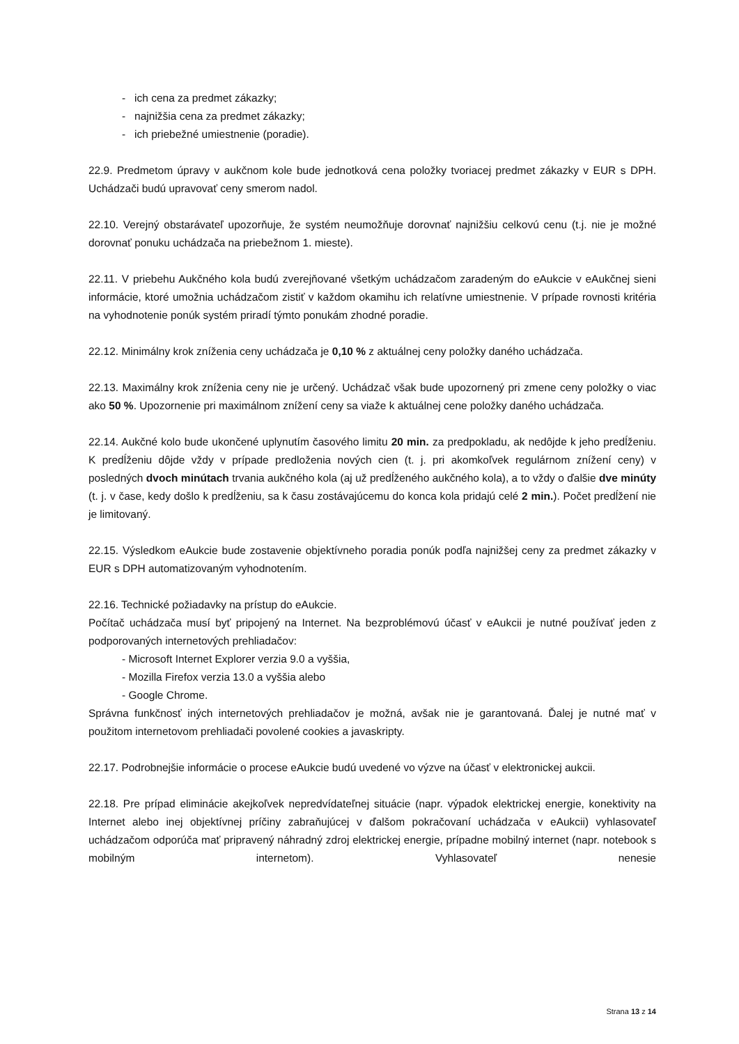- ich cena za predmet zákazky;
- najnižšia cena za predmet zákazky;
- ich priebežné umiestnenie (poradie).
22.9. Predmetom úpravy v aukčnom kole bude jednotková cena položky tvoriacej predmet zákazky v EUR s DPH. Uchádzači budú upravovať ceny smerom nadol.
22.10. Verejný obstarávateľ upozorňuje, že systém neumožňuje dorovnať najnižšiu celkovú cenu (t.j. nie je možné dorovnať ponuku uchádzača na priebežnom 1. mieste).
22.11. V priebehu Aukčného kola budú zverejňované všetkým uchádzačom zaradeným do eAukcie v eAukčnej sieni informácie, ktoré umožnia uchádzačom zistiť v každom okamihu ich relatívne umiestnenie. V prípade rovnosti kritéria na vyhodnotenie ponúk systém priradí týmto ponukám zhodné poradie.
22.12. Minimálny krok zníženia ceny uchádzača je 0,10 % z aktuálnej ceny položky daného uchádzača.
22.13. Maximálny krok zníženia ceny nie je určený. Uchádzač však bude upozornený pri zmene ceny položky o viac ako 50 %. Upozornenie pri maximálnom znížení ceny sa viaže k aktuálnej cene položky daného uchádzača.
22.14. Aukčné kolo bude ukončené uplynutím časového limitu 20 min. za predpokladu, ak nedôjde k jeho predĺženiu. K predĺženiu dôjde vždy v prípade predloženia nových cien (t. j. pri akomkoľvek regulárnom znížení ceny) v posledných dvoch minútach trvania aukčného kola (aj už predĺženého aukčného kola), a to vždy o ďalšie dve minúty (t. j. v čase, kedy došlo k predĺženiu, sa k času zostávajúcemu do konca kola pridajú celé 2 min.). Počet predĺžení nie je limitovaný.
22.15. Výsledkom eAukcie bude zostavenie objektívneho poradia ponúk podľa najnižšej ceny za predmet zákazky v EUR s DPH automatizovaným vyhodnotením.
22.16. Technické požiadavky na prístup do eAukcie.
Počítač uchádzača musí byť pripojený na Internet. Na bezproblémovú účasť v eAukcii je nutné používať jeden z podporovaných internetových prehliadačov:
- Microsoft Internet Explorer verzia 9.0 a vyššia,
- Mozilla Firefox verzia 13.0 a vyššia alebo
- Google Chrome.
Správna funkčnosť iných internetových prehliadačov je možná, avšak nie je garantovaná. Ďalej je nutné mať v použitom internetovom prehliadači povolené cookies a javaskripty.
22.17. Podrobnejšie informácie o procese eAukcie budú uvedené vo výzve na účasť v elektronickej aukcii.
22.18. Pre prípad eliminácie akejkoľvek nepredvídateľnej situácie (napr. výpadok elektrickej energie, konektivity na Internet alebo inej objektívnej príčiny zabraňujúcej v ďalšom pokračovaní uchádzača v eAukcii) vyhlasovateľ uchádzačom odporúča mať pripravený náhradný zdroj elektrickej energie, prípadne mobilný internet (napr. notebook s mobilným internetom). Vyhlasovateľ nenesie
Strana 13 z 14